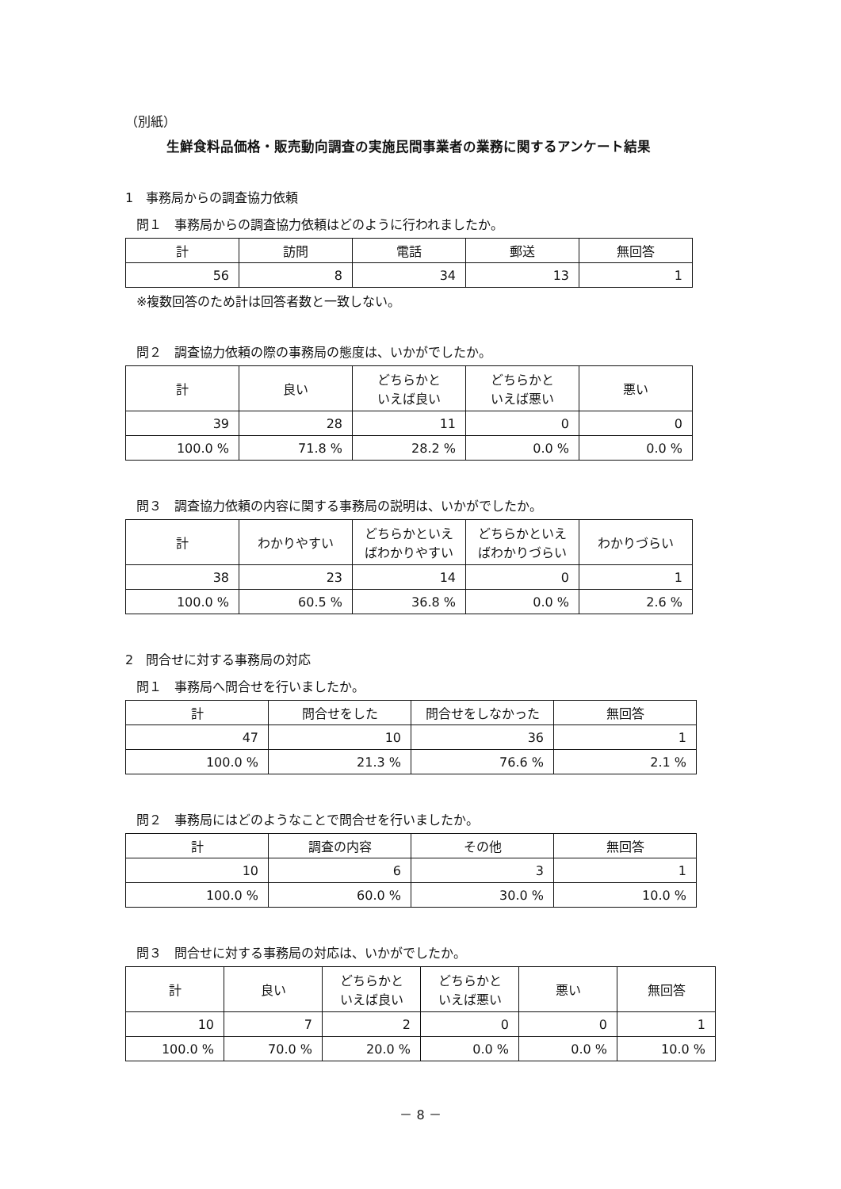（別紙）
生鮮食料品価格・販売動向調査の実施民間事業者の業務に関するアンケート結果
1　事務局からの調査協力依頼
問１　事務局からの調査協力依頼はどのように行われましたか。
| 計 | 訪問 | 電話 | 郵送 | 無回答 |
| --- | --- | --- | --- | --- |
| 56 | 8 | 34 | 13 | 1 |
※複数回答のため計は回答者数と一致しない。
問２　調査協力依頼の際の事務局の態度は、いかがでしたか。
| 計 | 良い | どちらかと いえば良い | どちらかと いえば悪い | 悪い |
| --- | --- | --- | --- | --- |
| 39 | 28 | 11 | 0 | 0 |
| 100.0 % | 71.8 % | 28.2 % | 0.0 % | 0.0 % |
問３　調査協力依頼の内容に関する事務局の説明は、いかがでしたか。
| 計 | わかりやすい | どちらかといえ ばわかりやすい | どちらかといえ ばわかりづらい | わかりづらい |
| --- | --- | --- | --- | --- |
| 38 | 23 | 14 | 0 | 1 |
| 100.0 % | 60.5 % | 36.8 % | 0.0 % | 2.6 % |
2　問合せに対する事務局の対応
問１　事務局へ問合せを行いましたか。
| 計 | 問合せをした | 問合せをしなかった | 無回答 |
| --- | --- | --- | --- |
| 47 | 10 | 36 | 1 |
| 100.0 % | 21.3 % | 76.6 % | 2.1 % |
問２　事務局にはどのようなことで問合せを行いましたか。
| 計 | 調査の内容 | その他 | 無回答 |
| --- | --- | --- | --- |
| 10 | 6 | 3 | 1 |
| 100.0 % | 60.0 % | 30.0 % | 10.0 % |
問３　問合せに対する事務局の対応は、いかがでしたか。
| 計 | 良い | どちらかと いえば良い | どちらかと いえば悪い | 悪い | 無回答 |
| --- | --- | --- | --- | --- | --- |
| 10 | 7 | 2 | 0 | 0 | 1 |
| 100.0 % | 70.0 % | 20.0 % | 0.0 % | 0.0 % | 10.0 % |
－ 8 －